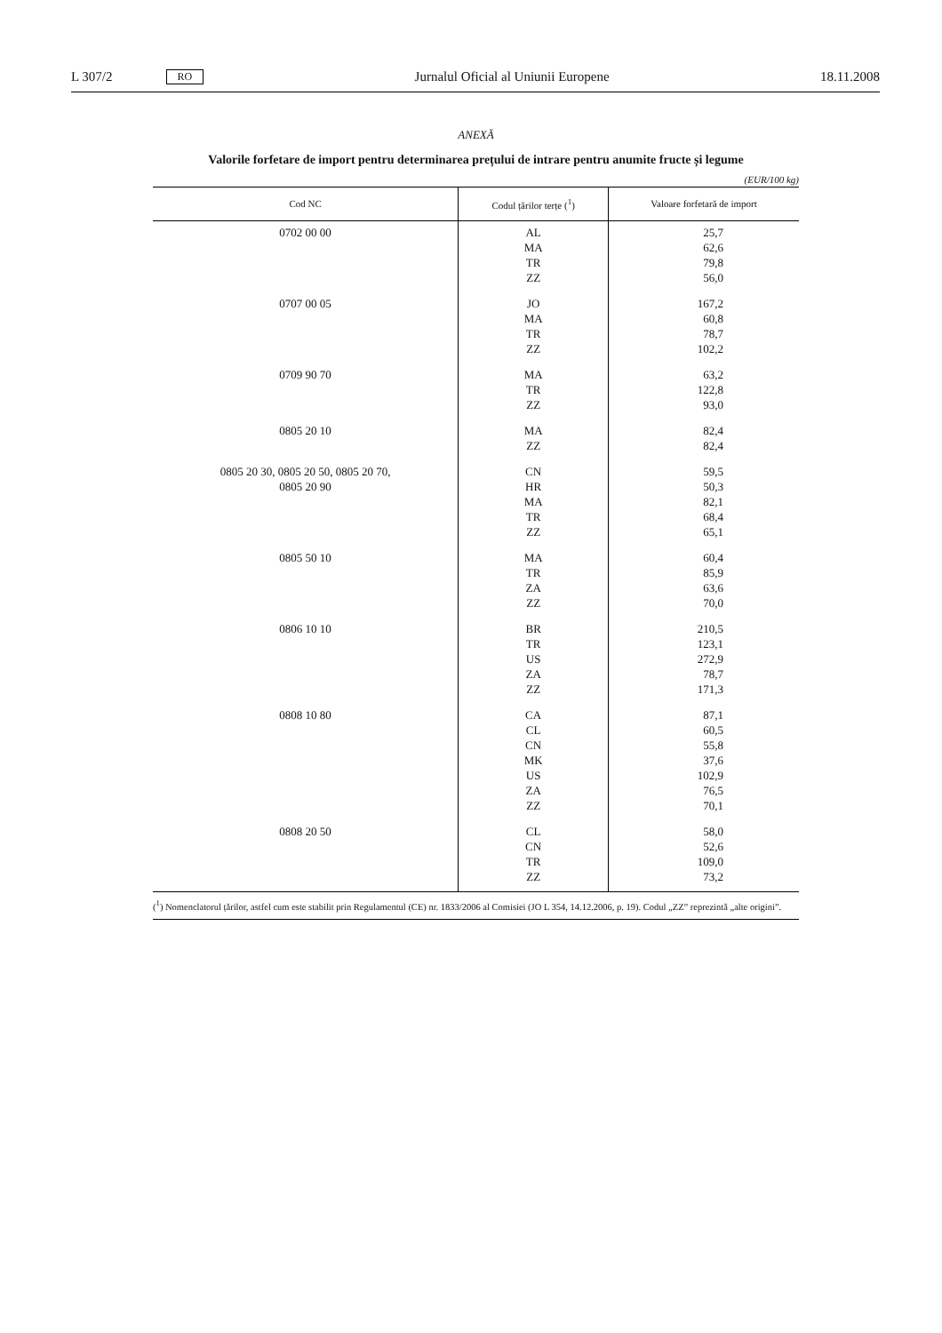L 307/2 RO Jurnalul Oficial al Uniunii Europene 18.11.2008
ANEXĂ
Valorile forfetare de import pentru determinarea prețului de intrare pentru anumite fructe și legume
(EUR/100 kg)
| Cod NC | Codul țărilor terțe (<sup>1</sup>) | Valoare forfetară de import |
| --- | --- | --- |
| 0702 00 00 | AL MA TR ZZ | 25,7 62,6 79,8 56,0 |
| 0707 00 05 | JO MA TR ZZ | 167,2 60,8 78,7 102,2 |
| 0709 90 70 | MA TR ZZ | 63,2 122,8 93,0 |
| 0805 20 10 | MA ZZ | 82,4 82,4 |
| 0805 20 30, 0805 20 50, 0805 20 70, 0805 20 90 | CN HR MA TR ZZ | 59,5 50,3 82,1 68,4 65,1 |
| 0805 50 10 | MA TR ZA ZZ | 60,4 85,9 63,6 70,0 |
| 0806 10 10 | BR TR US ZA ZZ | 210,5 123,1 272,9 78,7 171,3 |
| 0808 10 80 | CA CL CN MK US ZA ZZ | 87,1 60,5 55,8 37,6 102,9 76,5 70,1 |
| 0808 20 50 | CL CN TR ZZ | 58,0 52,6 109,0 73,2 |
(<sup>1</sup>) Nomenclatorul țărilor, astfel cum este stabilit prin Regulamentul (CE) nr. 1833/2006 al Comisiei (JO L 354, 14.12.2006, p. 19). Codul „ZZ” reprezintă „alte origini”.